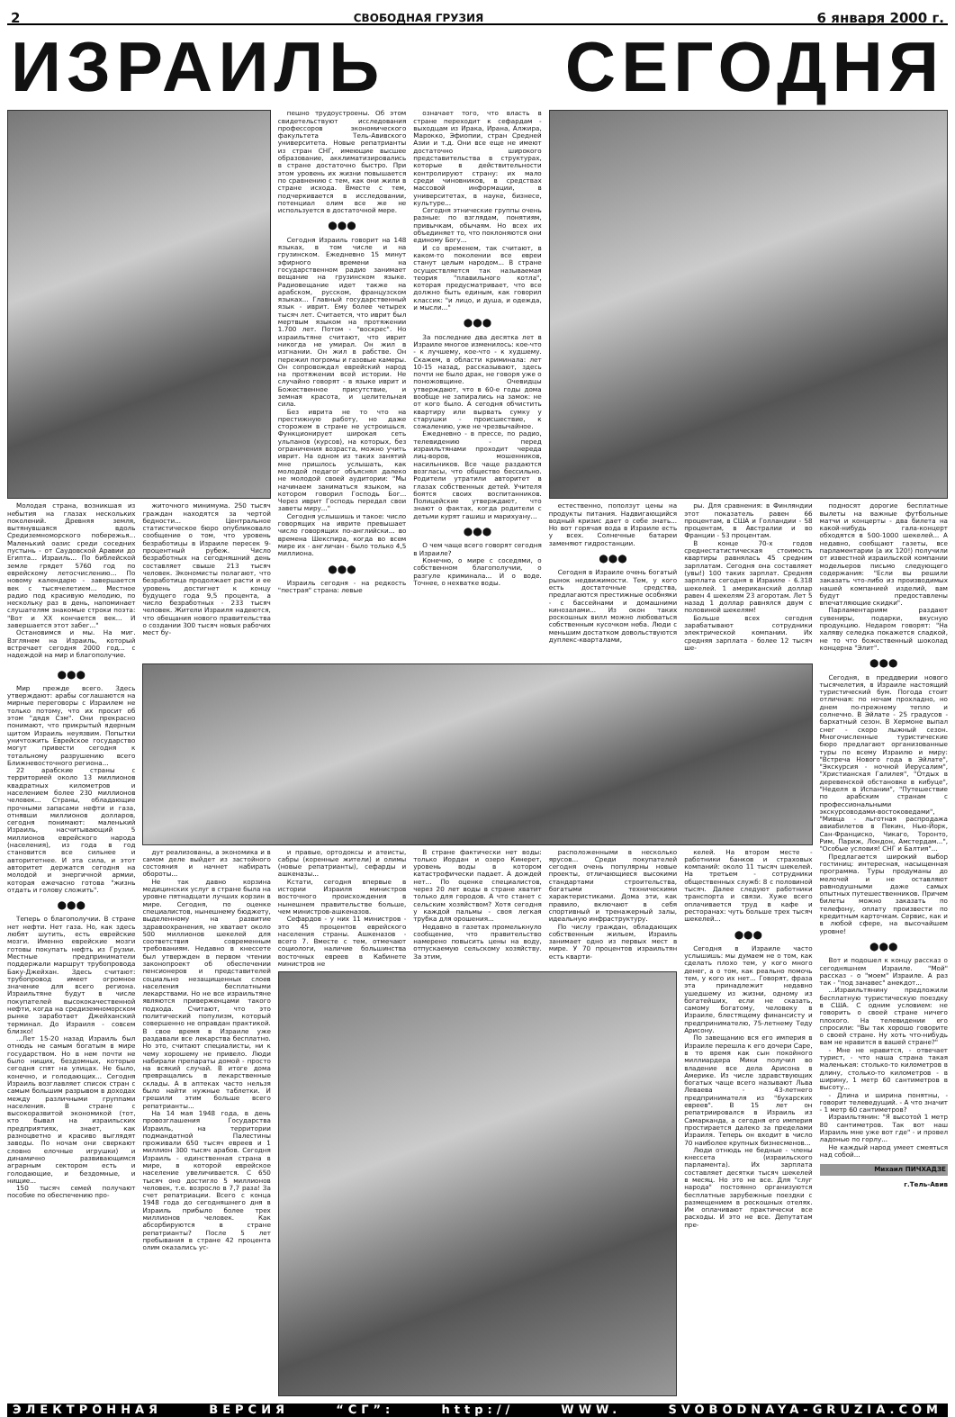2 СВОБОДНАЯ ГРУЗИЯ 6 января 2000 г.
ИЗРАИЛЬ СЕГОДНЯ
пешно трудоустроены. Об этом свидетельствуют исследования профессоров экономического факультета Тель-Авивского университета. Новые репатрианты из стран СНГ, имеющие высшее образование, акклиматизировались в стране достаточно быстро. При этом уровень их жизни повышается по сравнению с тем, как они жили в стране исхода. Вместе с тем, подчеркивается в исследовании, потенциал олим все же не используется в достаточной мере.
●●●
Сегодня Израиль говорит на 148 языках, в том числе и на грузинском. Ежедневно 15 минут эфирного времени на государственном радио занимает вещание на грузинском языке. Радиовещание идет также на арабском, русском, французском языках... Главный государственный язык - иврит. Ему более четырех тысяч лет. Считается, что иврит был мертвым языком на протяжении 1.700 лет. Потом - "воскрес". Но израильтяне считают, что иврит никогда не умирал. Он жил в изгнании. Он жил в рабстве. Он пережил погромы и газовые камеры. Он сопровождал еврейский народ на протяжении всей истории. Не случайно говорят - в языке иврит и Божественное присутствие, и земная красота, и целительная сила.
Без иврита не то что на престижную работу, но даже сторожем в стране не устроишься. Функционирует широкая сеть ульпанов (курсов), на которых, без ограничения возраста, можно учить иврит. На одном из таких занятий мне пришлось услышать, как молодой педагог объяснял далеко не молодой своей аудитории: "Мы начинаем заниматься языком, на котором говорил Господь Бог... Через иврит Господь передал свои заветы миру..."
Сегодня услышишь и такое: число говорящих на иврите превышает число говорящих по-английски... во времена Шекспира, когда во всем мире их - англичан - было только 4,5 миллиона.
●●●
Израиль сегодня - на редкость "пестрая" страна: левые
означает того, что власть в стране переходит к сефардам - выходцам из Ирака, Ирана, Алжира, Марокко, Эфиопии, стран Средней Азии и т.д. Они все еще не имеют достаточно широкого представительства в структурах, которые в действительности контролируют страну: их мало среди чиновников, в средствах массовой информации, в университетах, в науке, бизнесе, культуре...
Сегодня этнические группы очень разные: по взглядам, понятиям, привычкам, обычаям. Но всех их объединяет то, что поклоняются они единому Богу...
И со временем, так считают, в каком-то поколении все евреи станут целым народом... В стране осуществляется так называемая теория "плавильного котла", которая предусматривает, что все должно быть единым, как говорил классик: "и лицо, и душа, и одежда, и мысли..."
●●●
За последние два десятка лет в Израиле многое изменилось: кое-что - к лучшему, кое-что - к худшему. Скажем, в области криминала: лет 10-15 назад, рассказывают, здесь почти не было драк, не говоря уже о поножовщине. Очевидцы утверждают, что в 60-е годы дома вообще не запирались на замок: не от кого было. А сегодня обчистить квартиру или вырвать сумку у старушки - происшествие, к сожалению, уже не чрезвычайное.
Ежедневно - в прессе, по радио, телевидению - перед израильтянами проходит череда лиц-воров, мошенников, насильников. Все чаще раздаются возгласы, что общество бессильно. Родители утратили авторитет в глазах собственных детей. Учителя боятся своих воспитанников. Полицейские утверждают, что знают о фактах, когда родители с детьми курят гашиш и марихуану...
●●●
О чем чаще всего говорят сегодня в Израиле?
Конечно, о мире с соседями, о собственном благополучии, о разгуле криминала... И о воде. Точнее, о нехватке воды.
Молодая страна, возникшая из небытия на глазах нескольких поколений. Древняя земля, вытянувшаяся вдоль Средиземноморского побережья... Маленький оазис среди соседних пустынь - от Саудовской Аравии до Египта... Израиль... По библейской земле грядет 5760 год по еврейскому летосчислению... По новому календарю - завершается век с тысячелетием... Местное радио под красивую мелодию, по нескольку раз в день, напоминает слушателям знакомые строки поэта: "Вот и ХХ кончается век... И завершается этот забег..."
Остановимся и мы. На миг. Взглянем на Израиль, который встречает сегодня 2000 год... с надеждой на мир и благополучие.
житочного минимума. 250 тысяч граждан находятся за чертой бедности... Центральное статистическое бюро опубликовало сообщение о том, что уровень безработицы в Израиле пересек 9-процентный рубеж. Число безработных на сегодняшний день составляет свыше 213 тысяч человек. Экономисты полагают, что безработица продолжает расти и ее уровень достигнет к концу будущего года 9,5 процента, а число безработных - 233 тысяч человек. Жители Израиля надеются, что обещания нового правительства о создании 300 тысяч новых рабочих мест бу-
естественно, поползут цены на продукты питания. Надвигающийся водный кризис дает о себе знать... Но вот горячая вода в Израиле есть у всех. Солнечные батареи заменяют гидростанции.
●●●
Сегодня в Израиле очень богатый рынок недвижимости. Тем, у кого есть достаточные средства, предлагаются престижные особняки - с бассейнами и домашними кинозалами... Из окон таких роскошных вилл можно любоваться собственным кусочком неба. Люди с меньшим достатком довольствуются дуплекс-кварталами,
ры. Для сравнения: в Финляндии этот показатель равен 66 процентам, в США и Голландии - 58 процентам, в Австралии и во Франции - 53 процентам.
В конце 70-х годов среднестатистическая стоимость квартиры равнялась 45 средним зарплатам. Сегодня она составляет (увы!) 100 таких зарплат. Средняя зарплата сегодня в Израиле - 6.318 шекелей. 1 американский доллар равен 4 шекелям 23 агоротам. Лет 5 назад 1 доллар равнялся двум с половиной шекелям!
Больше всех сегодня зарабатывают сотрудники электрической компании. Их средняя зарплата - более 12 тысяч ше-
подносят дорогие бесплатные вылеты на важные футбольные матчи и концерты - два билета на какой-нибудь гала-концерт обходятся в 500-1000 шекелей... А недавно, сообщают газеты, все парламентарии (а их 120!) получили от известной израильской компании модельеров письмо следующего содержания: "Если вы решили заказать что-либо из производимых нашей компанией изделий, вам будут предоставлены впечатляющие скидки".
Парламентариям раздают сувениры, подарки, вкусную продукцию. Недаром говорят: "На халяву селедка покажется сладкой, не то что божественный шоколад концерна "Элит".
●●●
Сегодня, в преддверии нового тысячелетия, в Израиле настоящий туристический бум. Погода стоит отличная: по ночам прохладно, но днем по-прежнему тепло и солнечно. В Эйлате - 25 градусов - бархатный сезон. В Хермоне выпал снег - скоро лыжный сезон. Многочисленные туристические бюро предлагают организованные туры по всему Израилю и миру: "Встреча Нового года в Эйлате", "Экскурсия - ночной Иерусалим", "Христианская Галилея", "Отдых в деревенской обстановке в кибуце", "Неделя в Испании", "Путешествие по арабским странам с профессиональными экскурсоводами-востоковедами", "Мивца - льготная распродажа авиабилетов в Пекин, Нью-Йорк, Сан-Франциско, Чикаго, Торонто, Рим, Париж, Лондон, Амстердам...", "Особые условия! СНГ и Балтия"...
Предлагается широкий выбор гостиниц: интересная, насыщенная программа. Туры продуманы до мелочей и не оставляют равнодушными даже самых опытных путешественников. Причем билеты можно заказать по телефону, оплату произвести по кредитным карточкам. Сервис, как и в любой сфере, на высочайшем уровне!
●●●
Вот и подошел к концу рассказ о сегодняшнем Израиле. "Мой" рассказ - о "моем" Израиле. А раз так - "под занавес" анекдот...
...Израильтянину предложили бесплатную туристическую поездку в США. С одним условием: не говорить о своей стране ничего плохого. На телевидении его спросили: "Вы так хорошо говорите о своей стране. Ну хоть что-нибудь вам не нравится в вашей стране?"
- Мне не нравится, - отвечает турист, - что наша страна такая маленькая: столько-то километров в длину, столько-то километров - в ширину, 1 метр 60 сантиметров в высоту...
- Длина и ширина понятны, - говорит телеведущий. - А что значит - 1 метр 60 сантиметров?
Израильтянин: "Я высотой 1 метр 80 сантиметров. Так вот наш Израиль мне уже вот где" - и провел ладонью по горлу...
Не каждый народ умеет смеяться над собой...
Михаил ПИЧХАДЗЕ
г.Тель-Авив
●●●
Мир прежде всего. Здесь утверждают: арабы соглашаются на мирные переговоры с Израилем не только потому, что их просит об этом "дядя Сэм". Они прекрасно понимают, что прикрытый ядерным щитом Израиль неуязвим. Попытки уничтожить Еврейское государство могут привести сегодня к тотальному разрушению всего Ближневосточного региона...
22 арабские страны с территорией около 13 миллионов квадратных километров и населением более 230 миллионов человек... Страны, обладающие прочными запасами нефти и газа, отнявши миллионов долларов, сегодня понимают: маленький Израиль, насчитывающий 5 миллионов еврейского народа (населения), из года в год становится все сильнее и авторитетнее. И эта сила, и этот авторитет держатся сегодня на молодой и энергичной армии, которая ежечасно готова "жизнь отдать и голову сложить".
●●●
Теперь о благополучии. В стране нет нефти. Нет газа. Но, как здесь любят шутить, есть еврейские мозги. Именно еврейские мозги готовы покупать нефть из Грузии. Местные предприниматели поддержали маршрут трубопровода Баку-Джейхан. Здесь считают: трубопровод имеет огромное значение для всего региона. Израильтяне будут в числе покупателей высококачественной нефти, когда на средиземноморском рынке заработает Джейханский терминал. До Израиля - совсем близко!
...Лет 15-20 назад Израиль был отнюдь не самым богатым в мире государством. Но в нем почти не было нищих, бездомных, которые сегодня спят на улицах. Не было, конечно, и голодающих... Сегодня Израиль возглавляет список стран с самым большим разрывом в доходах между различными группами населения. В стране с высокоразвитой экономикой (тот, кто бывал на израильских предприятиях, знает, как разноцветно и красиво выглядят заводы. По ночам они сверкают словно елочные игрушки) и динамично развивающимся аграрным сектором есть и голодающие, и бездомные, и нищие...
150 тысяч семей получают пособие по обеспечению про-
дут реализованы, а экономика и в самом деле выйдет из застойного состояния и начнет набирать обороты...
Не так давно корзина медицинских услуг в стране была на уровне пятнадцати лучших корзин в мире. Сегодня, по оценке специалистов, нынешнему бюджету, выделенному на развитие здравоохранения, не хватает около 500 миллионов шекелей для соответствия современным требованиям. Недавно в кнессете был утвержден в первом чтении законопроект об обеспечении пенсионеров и представителей социально незащищенных слоев населения бесплатными лекарствами. Но не все израильтяне являются приверженцами такого подхода. Считают, что это политический популизм, который совершенно не оправдан практикой. В свое время в Израиле уже раздавали все лекарства бесплатно. Но это, считают специалисты, ни к чему хорошему не привело. Люди набирали препараты домой - просто на всякий случай. В итоге дома превращались в лекарственные склады. А в аптеках часто нельзя было найти нужные таблетки. И грешили этим больше всего репатрианты...
На 14 мая 1948 года, в день провозглашения Государства Израиль, на территории подмандатной Палестины проживали 650 тысяч евреев и 1 миллион 300 тысяч арабов. Сегодня Израиль - единственная страна в мире, в которой еврейское население увеличивается. С 650 тысяч оно достигло 5 миллионов человек, т.е. возросло в 7,7 раза! За счет репатриации. Всего с конца 1948 года до сегодняшнего дня в Израиль прибыло более трех миллионов человек. Как абсорбируются в стране репатрианты? После 5 лет пребывания в стране 42 процента олим оказались ус-
и правые, ортодоксы и атеисты, сабры (коренные жители) и олимы (новые репатрианты), сефарды и ашкеназы...
Кстати, сегодня впервые в истории Израиля министров восточного происхождения в нынешнем правительстве больше, чем министров-ашкеназов.
Сефардов - у них 11 министров - это 45 процентов еврейского населения страны. Ашкеназов - всего 7. Вместе с тем, отмечают социологи, наличие большинства восточных евреев в Кабинете министров не
В стране фактически нет воды: только Иордан и озеро Кинерет, уровень воды в котором катастрофически падает. А дождей нет... По оценке специалистов, через 20 лет воды в стране хватит только для городов. А что станет с сельским хозяйством? Хотя сегодня у каждой пальмы - своя легкая трубка для орошения...
Недавно в газетах промелькнуло сообщение, что правительство намерено повысить цены на воду, отпускаемую сельскому хозяйству. За этим,
расположенными в несколько ярусов... Среди покупателей сегодня очень популярны новые проекты, отличающиеся высокими стандартами строительства, богатыми техническими характеристиками. Дома эти, как правило, включают в себя спортивный и тренажерный залы, идеальную инфраструктуру.
По числу граждан, обладающих собственным жильем, Израиль занимает одно из первых мест в мире. У 70 процентов израильтян есть кварти-
келей. На втором месте - работники банков и страховых компаний: около 11 тысяч шекелей. На третьем - сотрудники общественных служб: 8 с половиной тысяч. Далее следуют работники транспорта и связи. Хуже всего оплачивается труд в кафе и ресторанах: чуть больше трех тысяч шекелей...
●●●
Сегодня в Израиле часто услышишь: мы думаем не о том, как сделать плохо тем, у кого много денег, а о том, как реально помочь тем, у кого их нет... Говорят, фраза эта принадлежит недавно ушедшему из жизни, одному из богатейших, если не сказать, самому богатому, человеку в Израиле, блестящему финансисту и предпринимателю, 75-летнему Теду Арисону.
По завещанию вся его империя в Израиле перешла к его дочери Саре, в то время как сын покойного миллиардера Мики получил во владение все дела Арисона в Америке. Из числе здравствующих богатых чаще всего называют Льва Леваева - 43-летнего предпринимателя из "бухарских евреев". В 15 лет он репатриировался в Израиль из Самарканда, а сегодня его империя простирается далеко за пределами Израиля. Теперь он входит в число 70 наиболее крупных бизнесменов...
Люди отнюдь не бедные - члены кнессета (израильского парламента). Их зарплата составляет десятки тысяч шекелей в месяц. Но это не все. Для "слуг народа" постоянно организуются бесплатные зарубежные поездки с размещением в роскошных отелях. Им оплачивают практически все расходы. И это не все. Депутатам пре-
ЭЛЕКТРОННАЯ ВЕРСИЯ “СГ”: http:// WWW. SVOBODNAYA-GRUZIA.COM